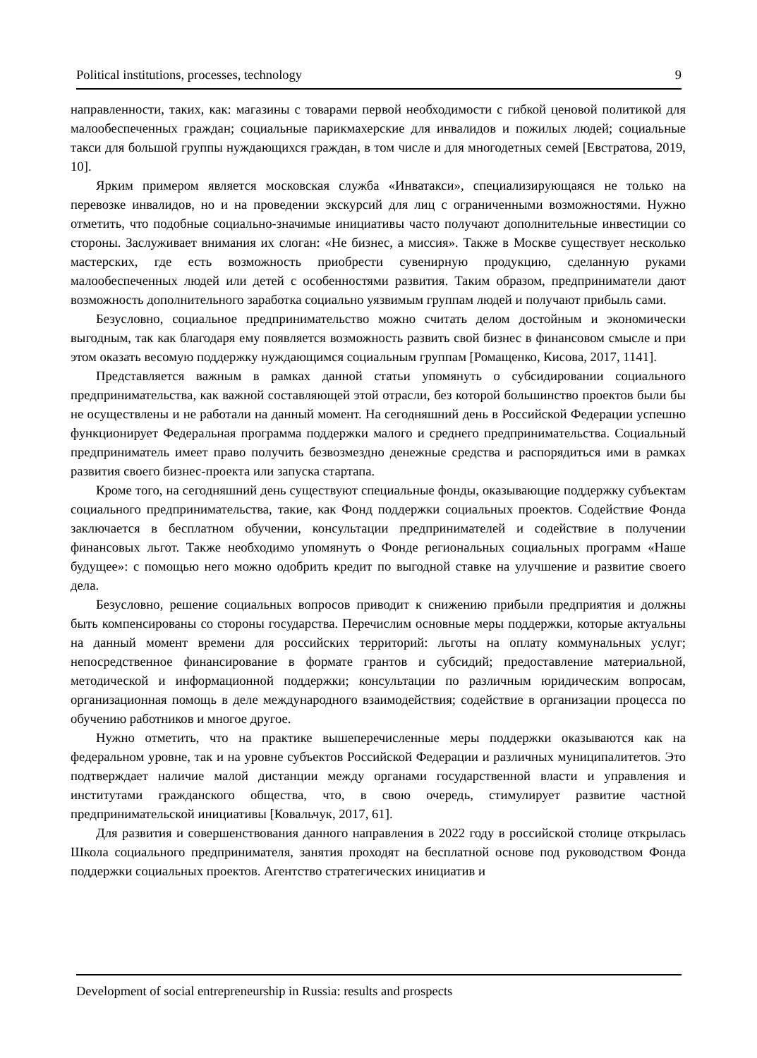Political institutions, processes, technology 9
направленности, таких, как: магазины с товарами первой необходимости с гибкой ценовой политикой для малообеспеченных граждан; социальные парикмахерские для инвалидов и пожилых людей; социальные такси для большой группы нуждающихся граждан, в том числе и для многодетных семей [Евстратова, 2019, 10].
Ярким примером является московская служба «Инватакси», специализирующаяся не только на перевозке инвалидов, но и на проведении экскурсий для лиц с ограниченными возможностями. Нужно отметить, что подобные социально-значимые инициативы часто получают дополнительные инвестиции со стороны. Заслуживает внимания их слоган: «Не бизнес, а миссия». Также в Москве существует несколько мастерских, где есть возможность приобрести сувенирную продукцию, сделанную руками малообеспеченных людей или детей с особенностями развития. Таким образом, предприниматели дают возможность дополнительного заработка социально уязвимым группам людей и получают прибыль сами.
Безусловно, социальное предпринимательство можно считать делом достойным и экономически выгодным, так как благодаря ему появляется возможность развить свой бизнес в финансовом смысле и при этом оказать весомую поддержку нуждающимся социальным группам [Ромащенко, Кисова, 2017, 1141].
Представляется важным в рамках данной статьи упомянуть о субсидировании социального предпринимательства, как важной составляющей этой отрасли, без которой большинство проектов были бы не осуществлены и не работали на данный момент. На сегодняшний день в Российской Федерации успешно функционирует Федеральная программа поддержки малого и среднего предпринимательства. Социальный предприниматель имеет право получить безвозмездно денежные средства и распорядиться ими в рамках развития своего бизнес-проекта или запуска стартапа.
Кроме того, на сегодняшний день существуют специальные фонды, оказывающие поддержку субъектам социального предпринимательства, такие, как Фонд поддержки социальных проектов. Содействие Фонда заключается в бесплатном обучении, консультации предпринимателей и содействие в получении финансовых льгот. Также необходимо упомянуть о Фонде региональных социальных программ «Наше будущее»: с помощью него можно одобрить кредит по выгодной ставке на улучшение и развитие своего дела.
Безусловно, решение социальных вопросов приводит к снижению прибыли предприятия и должны быть компенсированы со стороны государства. Перечислим основные меры поддержки, которые актуальны на данный момент времени для российских территорий: льготы на оплату коммунальных услуг; непосредственное финансирование в формате грантов и субсидий; предоставление материальной, методической и информационной поддержки; консультации по различным юридическим вопросам, организационная помощь в деле международного взаимодействия; содействие в организации процесса по обучению работников и многое другое.
Нужно отметить, что на практике вышеперечисленные меры поддержки оказываются как на федеральном уровне, так и на уровне субъектов Российской Федерации и различных муниципалитетов. Это подтверждает наличие малой дистанции между органами государственной власти и управления и институтами гражданского общества, что, в свою очередь, стимулирует развитие частной предпринимательской инициативы [Ковальчук, 2017, 61].
Для развития и совершенствования данного направления в 2022 году в российской столице открылась Школа социального предпринимателя, занятия проходят на бесплатной основе под руководством Фонда поддержки социальных проектов. Агентство стратегических инициатив и
Development of social entrepreneurship in Russia: results and prospects